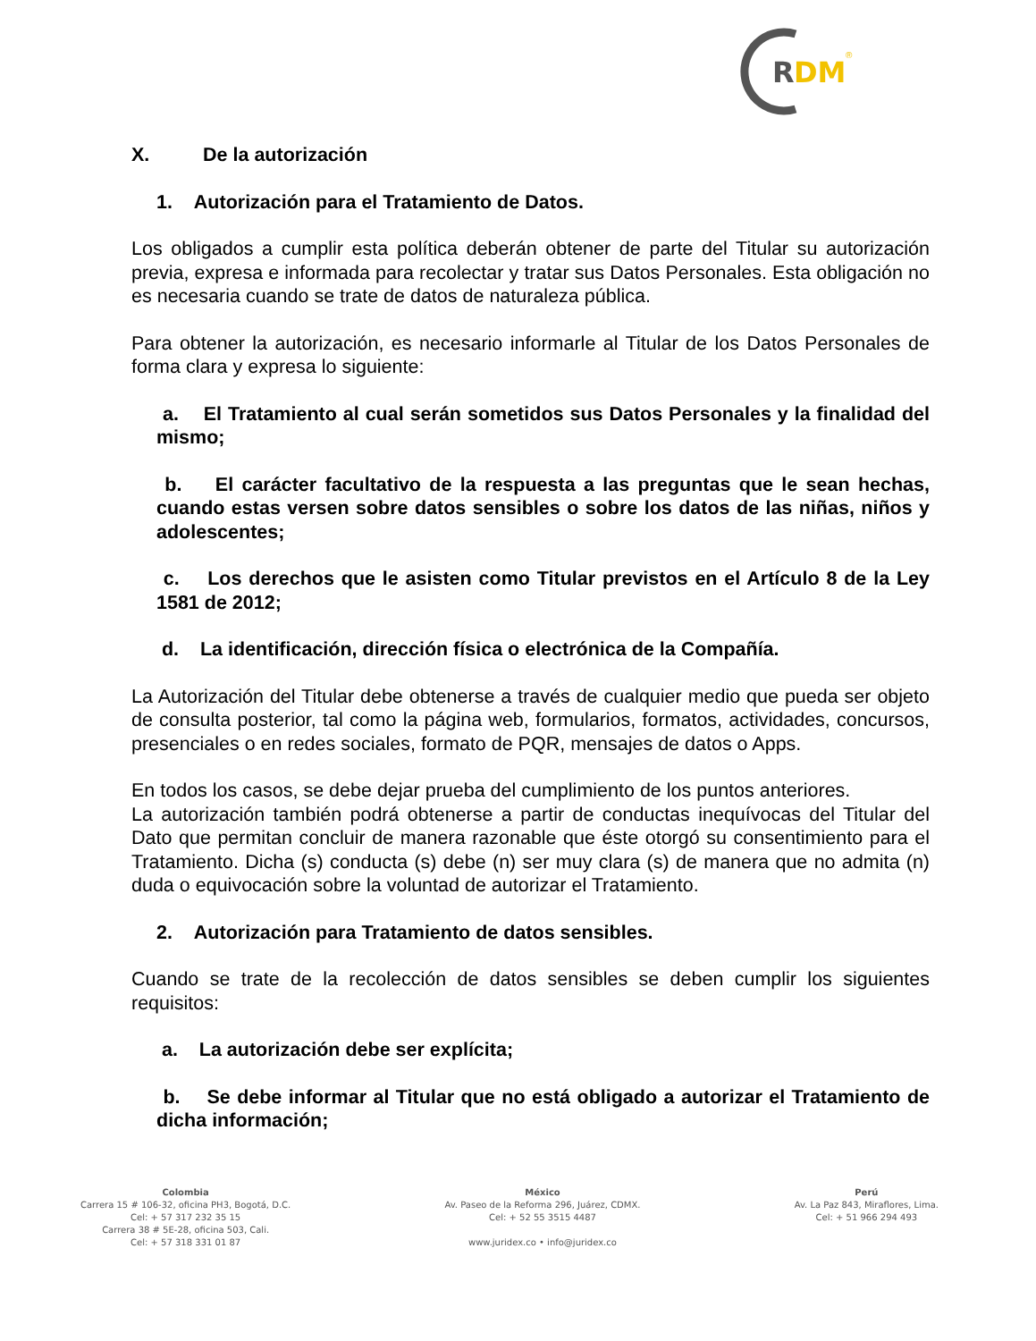R
DM
®
X. De la autorización
1. Autorización para el Tratamiento de Datos.
Los obligados a cumplir esta política deberán obtener de parte del Titular su autorización previa, expresa e informada para recolectar y tratar sus Datos Personales. Esta obligación no es necesaria cuando se trate de datos de naturaleza pública.
Para obtener la autorización, es necesario informarle al Titular de los Datos Personales de forma clara y expresa lo siguiente:
a. El Tratamiento al cual serán sometidos sus Datos Personales y la finalidad del mismo;
b. El carácter facultativo de la respuesta a las preguntas que le sean hechas, cuando estas versen sobre datos sensibles o sobre los datos de las niñas, niños y adolescentes;
c. Los derechos que le asisten como Titular previstos en el Artículo 8 de la Ley 1581 de 2012;
d. La identificación, dirección física o electrónica de la Compañía.
La Autorización del Titular debe obtenerse a través de cualquier medio que pueda ser objeto de consulta posterior, tal como la página web, formularios, formatos, actividades, concursos, presenciales o en redes sociales, formato de PQR, mensajes de datos o Apps.
En todos los casos, se debe dejar prueba del cumplimiento de los puntos anteriores.
La autorización también podrá obtenerse a partir de conductas inequívocas del Titular del Dato que permitan concluir de manera razonable que éste otorgó su consentimiento para el Tratamiento. Dicha (s) conducta (s) debe (n) ser muy clara (s) de manera que no admita (n) duda o equivocación sobre la voluntad de autorizar el Tratamiento.
2. Autorización para Tratamiento de datos sensibles.
Cuando se trate de la recolección de datos sensibles se deben cumplir los siguientes requisitos:
a. La autorización debe ser explícita;
b. Se debe informar al Titular que no está obligado a autorizar el Tratamiento de dicha información;
Colombia
Carrera 15 # 106-32, oficina PH3, Bogotá, D.C.
Cel: + 57 317 232 35 15
Carrera 38 # 5E-28, oficina 503, Cali.
Cel: + 57 318 331 01 87
México
Av. Paseo de la Reforma 296, Juárez, CDMX.
Cel: + 52 55 3515 4487
www.juridex.co • info@juridex.co
Perú
Av. La Paz 843, Miraflores, Lima.
Cel: + 51 966 294 493